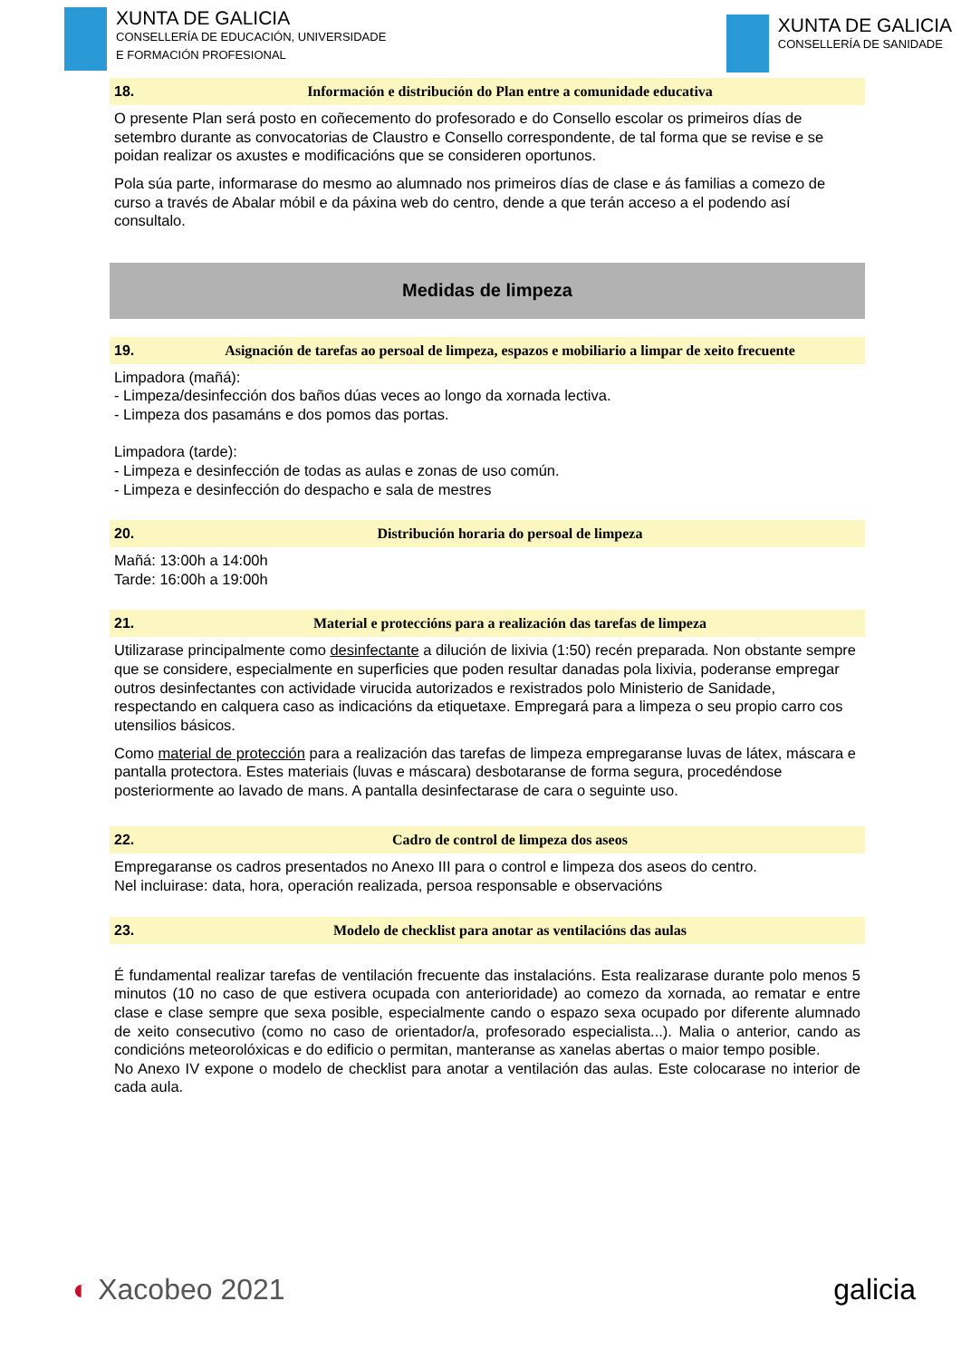XUNTA DE GALICIA
CONSELLERÍA DE EDUCACIÓN, UNIVERSIDADE
E FORMACIÓN PROFESIONAL
XUNTA DE GALICIA
CONSELLERÍA DE SANIDADE
18. Información e distribución do Plan entre a comunidade educativa
O presente Plan será posto en coñecemento do profesorado e do Consello escolar os primeiros días de setembro durante as convocatorias de Claustro e Consello correspondente, de tal forma que se revise e se poidan realizar os axustes e modificacións que se consideren oportunos.
Pola súa parte, informarase do mesmo ao alumnado nos primeiros días de clase e ás familias a comezo de curso a través de Abalar móbil e da páxina web do centro, dende a que terán acceso a el podendo así consultalo.
Medidas de limpeza
19. Asignación de tarefas ao persoal de limpeza, espazos e mobiliario a limpar de xeito frecuente
Limpadora (mañá):
- Limpeza/desinfección dos baños dúas veces ao longo da xornada lectiva.
- Limpeza dos pasamáns e dos pomos das portas.
Limpadora (tarde):
- Limpeza e desinfección de todas as aulas e zonas de uso común.
- Limpeza e desinfección do despacho e sala de mestres
20. Distribución horaria do persoal de limpeza
Mañá: 13:00h a 14:00h
Tarde: 16:00h a 19:00h
21. Material e proteccións para a realización das tarefas de limpeza
Utilizarase principalmente como desinfectante a dilución de lixivia (1:50) recén preparada. Non obstante sempre que se considere, especialmente en superficies que poden resultar danadas pola lixivia, poderanse empregar outros desinfectantes con actividade virucida autorizados e rexistrados polo Ministerio de Sanidade, respectando en calquera caso as indicacións da etiquetaxe. Empregará para a limpeza o seu propio carro cos utensilios básicos.
Como material de protección para a realización das tarefas de limpeza empregaranse luvas de látex, máscara e pantalla protectora. Estes materiais (luvas e máscara) desbotaranse de forma segura, procedéndose posteriormente ao lavado de mans. A pantalla desinfectarase de cara o seguinte uso.
22. Cadro de control de limpeza dos aseos
Empregaranse os cadros presentados no Anexo III para o control e limpeza dos aseos do centro.
Nel incluirase: data, hora, operación realizada, persoa responsable e observacións
23. Modelo de checklist para anotar as ventilacións das aulas
É fundamental realizar tarefas de ventilación frecuente das instalacións. Esta realizarase durante polo menos 5 minutos (10 no caso de que estivera ocupada con anterioridade) ao comezo da xornada, ao rematar e entre clase e clase sempre que sexa posible, especialmente cando o espazo sexa ocupado por diferente alumnado de xeito consecutivo (como no caso de orientador/a, profesorado especialista...). Malia o anterior, cando as condicións meteorolóxicas e do edificio o permitan, manteranse as xanelas abertas o maior tempo posible.
No Anexo IV expone o modelo de checklist para anotar a ventilación das aulas. Este colocarase no interior de cada aula.
◐ Xacobeo 2021 galicia